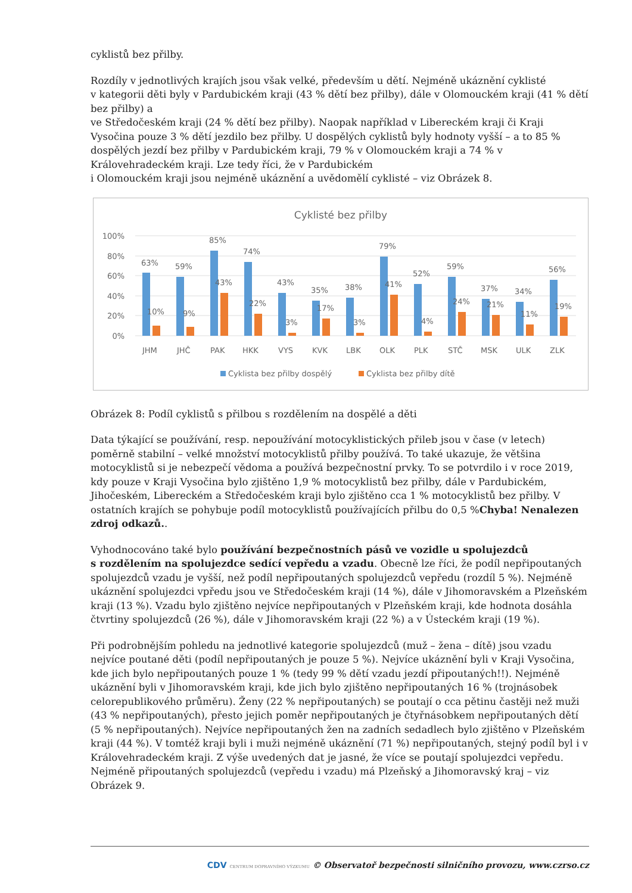cyklistů bez přilby.
Rozdíly v jednotlivých krajích jsou však velké, především u dětí. Nejméně ukáznění cyklisté
v kategorii děti byly v Pardubickém kraji (43 % dětí bez přilby), dále v Olomouckém kraji (41 % dětí bez přilby) a
ve Středočeském kraji (24 % dětí bez přilby). Naopak například v Libereckém kraji či Kraji Vysočina pouze 3 % dětí jezdilo bez přilby. U dospělých cyklistů byly hodnoty vyšší – a to 85 % dospělých jezdí bez přilby v Pardubickém kraji, 79 % v Olomouckém kraji a 74 % v Královehradeckém kraji. Lze tedy říci, že v Pardubickém
i Olomouckém kraji jsou nejméně ukáznění a uvědomělí cyklisté – viz Obrázek 8.
Cyklisté bez přilby
100%
80%
60%
40%
20%
0%
63%
10%
JHM
59%
9%
JHČ
85%
43%
PAK
74%
22%
HKK
43%
3%
VYS
35%
17%
KVK
38%
3%
LBK
79%
41%
OLK
52%
4%
PLK
59%
24%
STČ
37%
21%
MSK
34%
11%
ULK
56%
19%
ZLK
Cyklista bez přilby dospělý
Cyklista bez přilby dítě
Obrázek 8: Podíl cyklistů s přilbou s rozdělením na dospělé a děti
Data týkající se používání, resp. nepoužívání motocyklistických přileb jsou v čase (v letech) poměrně stabilní – velké množství motocyklistů přilby používá. To také ukazuje, že většina motocyklistů si je nebezpečí vědoma a používá bezpečnostní prvky. To se potvrdilo i v roce 2019, kdy pouze v Kraji Vysočina bylo zjištěno 1,9 % motocyklistů bez přilby, dále v Pardubickém, Jihočeském, Libereckém a Středočeském kraji bylo zjištěno cca 1 % motocyklistů bez přilby. V ostatních krajích se pohybuje podíl motocyklistů používajících přilbu do 0,5 %Chyba! Nenalezen zdroj odkazů..
Vyhodnocováno také bylo používání bezpečnostních pásů ve vozidle u spolujezdců
s rozdělením na spolujezdce sedící vepředu a vzadu. Obecně lze říci, že podíl nepřipoutaných spolujezdců vzadu je vyšší, než podíl nepřipoutaných spolujezdců vepředu (rozdíl 5 %). Nejméně ukáznění spolujezdci vpředu jsou ve Středočeském kraji (14 %), dále v Jihomoravském a Plzeňském kraji (13 %). Vzadu bylo zjištěno nejvíce nepřipoutaných v Plzeňském kraji, kde hodnota dosáhla čtvrtiny spolujezdců (26 %), dále v Jihomoravském kraji (22 %) a v Ústeckém kraji (19 %).
Při podrobnějším pohledu na jednotlivé kategorie spolujezdců (muž – žena – dítě) jsou vzadu nejvíce poutané děti (podíl nepřipoutaných je pouze 5 %). Nejvíce ukáznění byli v Kraji Vysočina, kde jich bylo nepřipoutaných pouze 1 % (tedy 99 % dětí vzadu jezdí připoutaných!!). Nejméně ukáznění byli v Jihomoravském kraji, kde jich bylo zjištěno nepřipoutaných 16 % (trojnásobek celorepublikového průměru). Ženy (22 % nepřipoutaných) se poutají o cca pětinu častěji než muži (43 % nepřipoutaných), přesto jejich poměr nepřipoutaných je čtyřnásobkem nepřipoutaných dětí (5 % nepřipoutaných). Nejvíce nepřipoutaných žen na zadních sedadlech bylo zjištěno v Plzeňském kraji (44 %). V tomtéž kraji byli i muži nejméně ukáznění (71 %) nepřipoutaných, stejný podíl byl i v Královehradeckém kraji. Z výše uvedených dat je jasné, že více se poutají spolujezdci vepředu. Nejméně připoutaných spolujezdců (vepředu i vzadu) má Plzeňský a Jihomoravský kraj – viz Obrázek 9.
CDV CENTRUM DOPRAVNÍHO VÝZKUMU © Observatoř bezpečnosti silničního provozu, www.czrso.cz